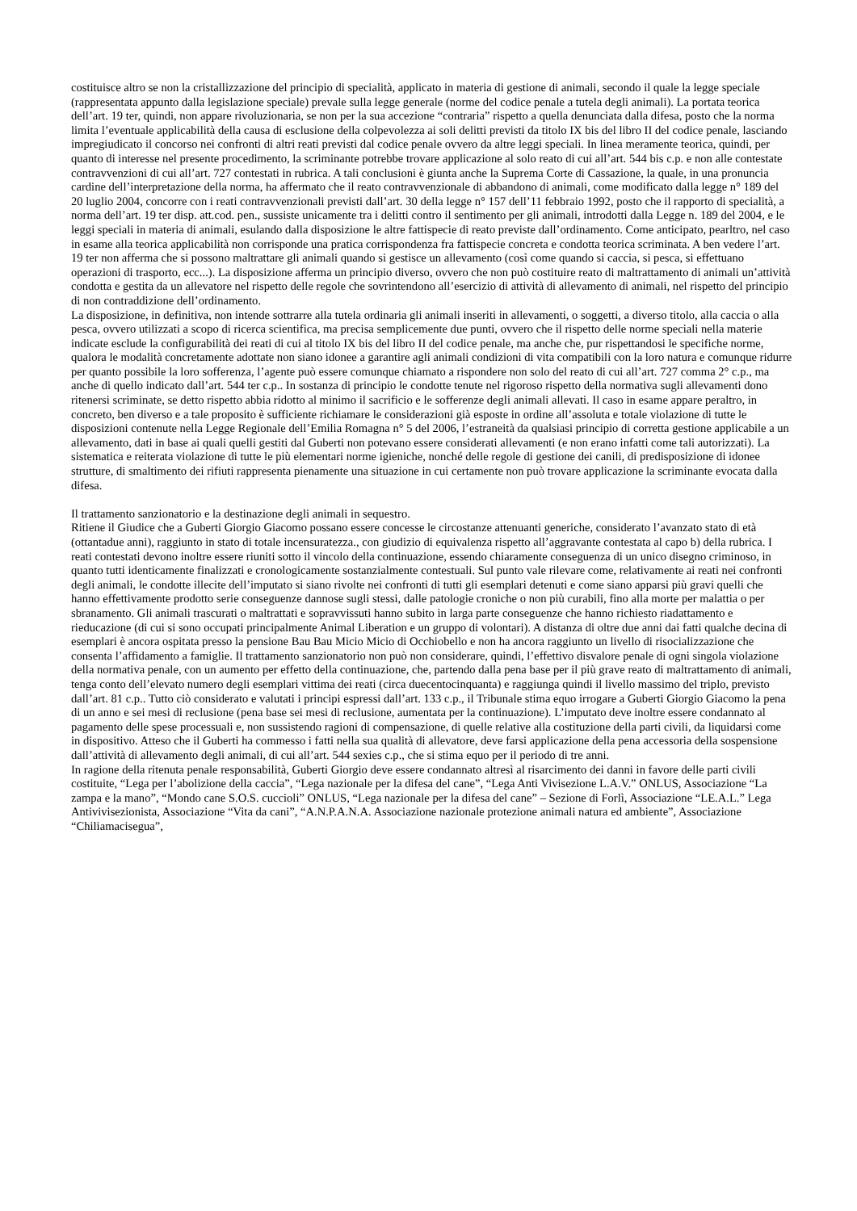costituisce altro se non la cristallizzazione del principio di specialità, applicato in materia di gestione di animali, secondo il quale la legge speciale (rappresentata appunto dalla legislazione speciale) prevale sulla legge generale (norme del codice penale a tutela degli animali). La portata teorica dell’art. 19 ter, quindi, non appare rivoluzionaria, se non per la sua accezione “contraria” rispetto a quella denunciata dalla difesa, posto che la norma limita l’eventuale applicabilità della causa di esclusione della colpevolezza ai soli delitti previsti da titolo IX bis del libro II del codice penale, lasciando impregiudicato il concorso nei confronti di altri reati previsti dal codice penale ovvero da altre leggi speciali. In linea meramente teorica, quindi, per quanto di interesse nel presente procedimento, la scriminante potrebbe trovare applicazione al solo reato di cui all’art. 544 bis c.p. e non alle contestate contravvenzioni di cui all’art. 727 contestati in rubrica. A tali conclusioni è giunta anche la Suprema Corte di Cassazione, la quale, in una pronuncia cardine dell’interpretazione della norma, ha affermato che il reato contravvenzionale di abbandono di animali, come modificato dalla legge n° 189 del 20 luglio 2004, concorre con i reati contravvenzionali previsti dall’art. 30 della legge n° 157 dell’11 febbraio 1992, posto che il rapporto di specialità, a norma dell’art. 19 ter disp. att.cod. pen., sussiste unicamente tra i delitti contro il sentimento per gli animali, introdotti dalla Legge n. 189 del 2004, e le leggi speciali in materia di animali, esulando dalla disposizione le altre fattispecie di reato previste dall’ordinamento. Come anticipato, pearltro, nel caso in esame alla teorica applicabilità non corrisponde una pratica corrispondenza fra fattispecie concreta e condotta teorica scriminata. A ben vedere l’art. 19 ter non afferma che si possono maltrattare gli animali quando si gestisce un allevamento (così come quando si caccia, si pesca, si effettuano operazioni di trasporto, ecc...). La disposizione afferma un principio diverso, ovvero che non può costituire reato di maltrattamento di animali un’attività condotta e gestita da un allevatore nel rispetto delle regole che sovrintendono all’esercizio di attività di allevamento di animali, nel rispetto del principio di non contraddizione dell’ordinamento.
La disposizione, in definitiva, non intende sottrarre alla tutela ordinaria gli animali inseriti in allevamenti, o soggetti, a diverso titolo, alla caccia o alla pesca, ovvero utilizzati a scopo di ricerca scientifica, ma precisa semplicemente due punti, ovvero che il rispetto delle norme speciali nella materie indicate esclude la configurabilità dei reati di cui al titolo IX bis del libro II del codice penale, ma anche che, pur rispettandosi le specifiche norme, qualora le modalità concretamente adottate non siano idonee a garantire agli animali condizioni di vita compatibili con la loro natura e comunque ridurre per quanto possibile la loro sofferenza, l’agente può essere comunque chiamato a rispondere non solo del reato di cui all’art. 727 comma 2° c.p., ma anche di quello indicato dall’art. 544 ter c.p.. In sostanza di principio le condotte tenute nel rigoroso rispetto della normativa sugli allevamenti dono ritenersi scriminate, se detto rispetto abbia ridotto al minimo il sacrificio e le sofferenze degli animali allevati. Il caso in esame appare peraltro, in concreto, ben diverso e a tale proposito è sufficiente richiamare le considerazioni già esposte in ordine all’assoluta e totale violazione di tutte le disposizioni contenute nella Legge Regionale dell’Emilia Romagna n° 5 del 2006, l’estraneità da qualsiasi principio di corretta gestione applicabile a un allevamento, dati in base ai quali quelli gestiti dal Guberti non potevano essere considerati allevamenti (e non erano infatti come tali autorizzati). La sistematica e reiterata violazione di tutte le più elementari norme igieniche, nonché delle regole di gestione dei canili, di predisposizione di idonee strutture, di smaltimento dei rifiuti rappresenta pienamente una situazione in cui certamente non può trovare applicazione la scriminante evocata dalla difesa.
Il trattamento sanzionatorio e la destinazione degli animali in sequestro.
Ritiene il Giudice che a Guberti Giorgio Giacomo possano essere concesse le circostanze attenuanti generiche, considerato l’avanzato stato di età (ottantadue anni), raggiunto in stato di totale incensuratezza., con giudizio di equivalenza rispetto all’aggravante contestata al capo b) della rubrica. I reati contestati devono inoltre essere riuniti sotto il vincolo della continuazione, essendo chiaramente conseguenza di un unico disegno criminoso, in quanto tutti identicamente finalizzati e cronologicamente sostanzialmente contestuali. Sul punto vale rilevare come, relativamente ai reati nei confronti degli animali, le condotte illecite dell’imputato si siano rivolte nei confronti di tutti gli esemplari detenuti e come siano apparsi più gravi quelli che hanno effettivamente prodotto serie conseguenze dannose sugli stessi, dalle patologie croniche o non più curabili, fino alla morte per malattia o per sbranamento. Gli animali trascurati o maltrattati e sopravvissuti hanno subito in larga parte conseguenze che hanno richiesto riadattamento e rieducazione (di cui si sono occupati principalmente Animal Liberation e un gruppo di volontari). A distanza di oltre due anni dai fatti qualche decina di esemplari è ancora ospitata presso la pensione Bau Bau Micio Micio di Occhiobello e non ha ancora raggiunto un livello di risocializzazione che consenta l’affidamento a famiglie. Il trattamento sanzionatorio non può non considerare, quindi, l’effettivo disvalore penale di ogni singola violazione della normativa penale, con un aumento per effetto della continuazione, che, partendo dalla pena base per il più grave reato di maltrattamento di animali, tenga conto dell’elevato numero degli esemplari vittima dei reati (circa duecentocinquanta) e raggiunga quindi il livello massimo del triplo, previsto dall’art. 81 c.p.. Tutto ciò considerato e valutati i principi espressi dall’art. 133 c.p., il Tribunale stima equo irrogare a Guberti Giorgio Giacomo la pena di un anno e sei mesi di reclusione (pena base sei mesi di reclusione, aumentata per la continuazione). L’imputato deve inoltre essere condannato al pagamento delle spese processuali e, non sussistendo ragioni di compensazione, di quelle relative alla costituzione della parti civili, da liquidarsi come in dispositivo. Atteso che il Guberti ha commesso i fatti nella sua qualità di allevatore, deve farsi applicazione della pena accessoria della sospensione dall’attività di allevamento degli animali, di cui all’art. 544 sexies c.p., che si stima equo per il periodo di tre anni.
In ragione della ritenuta penale responsabilità, Guberti Giorgio deve essere condannato altresì al risarcimento dei danni in favore delle parti civili costituite, “Lega per l’abolizione della caccia”, “Lega nazionale per la difesa del cane”, “Lega Anti Vivisezione L.A.V.” ONLUS, Associazione “La zampa e la mano”, “Mondo cane S.O.S. cuccioli” ONLUS, “Lega nazionale per la difesa del cane” – Sezione di Forlì, Associazione “LE.A.L.” Lega Antivivisezionista, Associazione “Vita da cani”, “A.N.P.A.N.A. Associazione nazionale protezione animali natura ed ambiente”, Associazione “Chiliamacisegua”,